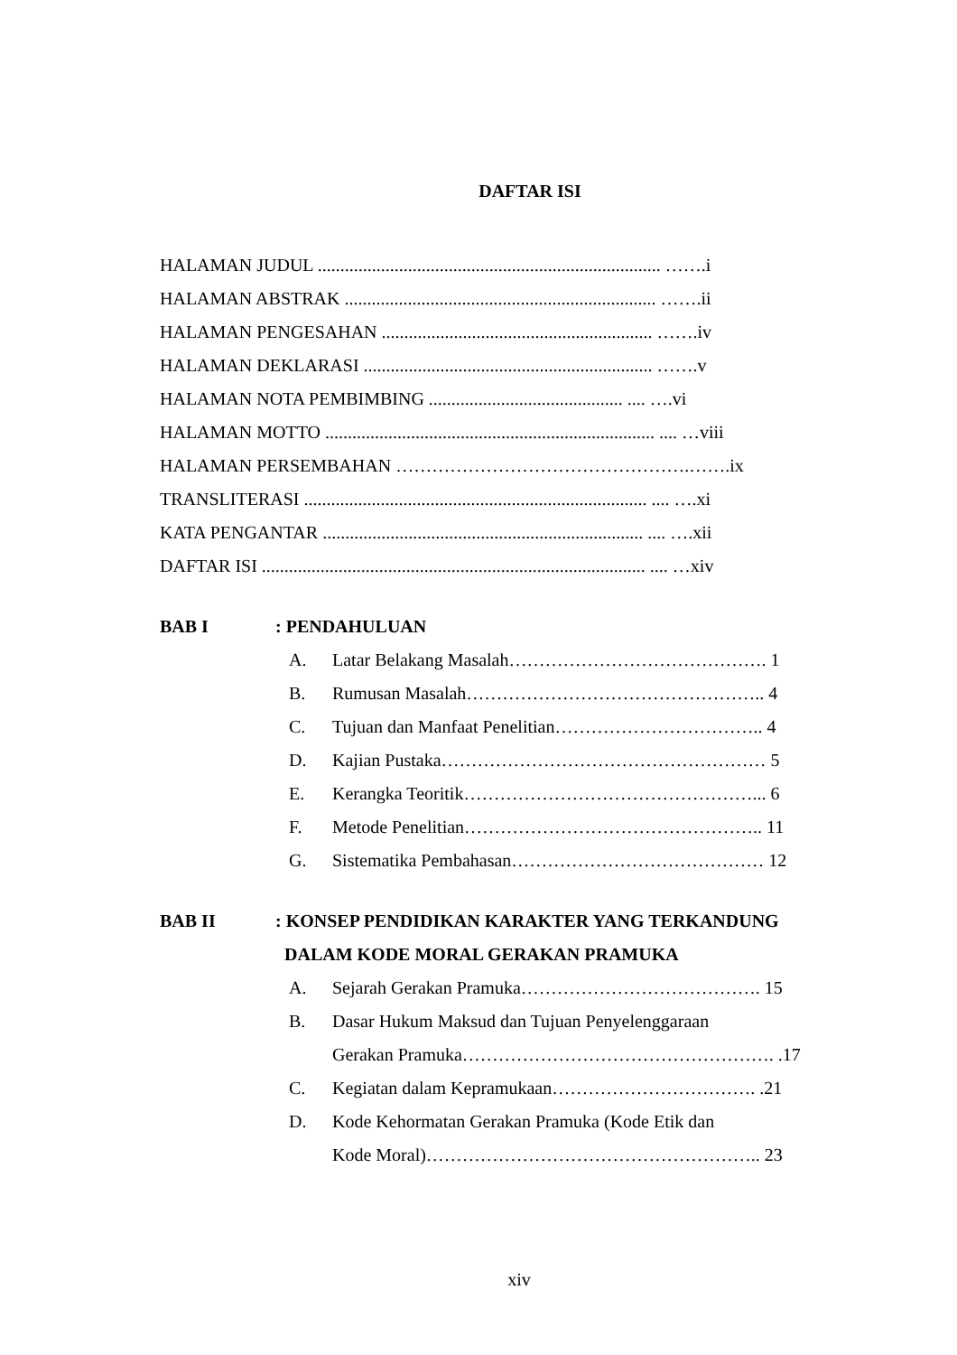DAFTAR ISI
HALAMAN JUDUL ............................................................................ …….i
HALAMAN ABSTRAK ..................................................................... …….ii
HALAMAN PENGESAHAN ............................................................ …….iv
HALAMAN DEKLARASI ................................................................ …….v
HALAMAN NOTA PEMBIMBING ........................................... .... ….vi
HALAMAN MOTTO ......................................................................... .... …viii
HALAMAN PERSEMBAHAN ………………………………………….…….ix
TRANSLITERASI ............................................................................ .... ….xi
KATA PENGANTAR ....................................................................... .... ….xii
DAFTAR ISI ..................................................................................... .... …xiv
BAB I: PENDAHULUAN
A. Latar Belakang Masalah……………………………………. 1
B. Rumusan Masalah………………………………………….. 4
C. Tujuan dan Manfaat Penelitian…………………………….. 4
D. Kajian Pustaka……………………………………………… 5
E. Kerangka Teoritik…………………………………………... 6
F. Metode Penelitian………………………………………….. 11
G. Sistematika Pembahasan…………………………………… 12
BAB II: KONSEP PENDIDIKAN KARAKTER YANG TERKANDUNG
DALAM KODE MORAL GERAKAN PRAMUKA
A. Sejarah Gerakan Pramuka…………………………………. 15
B. Dasar Hukum Maksud dan Tujuan Penyelenggaraan
Gerakan Pramuka……………………………………………. .17
C. Kegiatan dalam Kepramukaan……………………………. .21
D. Kode Kehormatan Gerakan Pramuka (Kode Etik dan
Kode Moral)……………………………………………….. 23
xiv